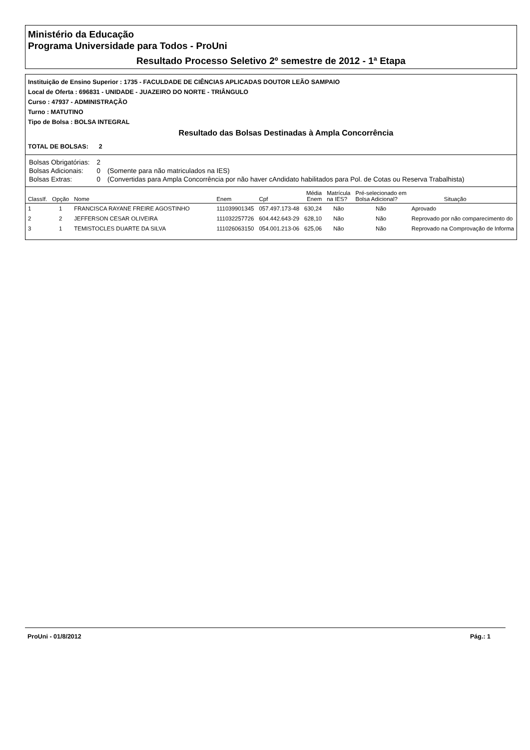Ministério da Educação
Programa Universidade para Todos - ProUni
Resultado Processo Seletivo 2º semestre de 2012 - 1ª Etapa
Instituição de Ensino Superior : 1735 - FACULDADE DE CIÊNCIAS APLICADAS DOUTOR LEÃO SAMPAIO
Local de Oferta : 696831 - UNIDADE - JUAZEIRO DO NORTE - TRIÂNGULO
Curso : 47937 - ADMINISTRAÇÃO
Turno : MATUTINO
Tipo de Bolsa : BOLSA INTEGRAL
Resultado das Bolsas Destinadas à Ampla Concorrência
TOTAL DE BOLSAS: 2
| Bolsas Obrigatórias: | 2 | |
| Bolsas Adicionais: | 0 | (Somente para não matriculados na IES) |
| Bolsas Extras: | 0 | (Convertidas para Ampla Concorrência por não haver cAndidato habilitados para Pol. de Cotas ou Reserva Trabalhista) |
| ClassIf. | Opção | Nome | Enem | Cpf | Média Enem | Matrícula na IES? | Pré-selecionado em Bolsa Adicional? | Situação |
| --- | --- | --- | --- | --- | --- | --- | --- | --- |
| 1 | 1 | FRANCISCA RAYANE FREIRE AGOSTINHO | 111039901345 | 057.497.173-48 | 630,24 | Não | Não | Aprovado |
| 2 | 2 | JEFFERSON CESAR OLIVEIRA | 111032257726 | 604.442.643-29 | 628,10 | Não | Não | Reprovado por não comparecimento do |
| 3 | 1 | TEMISTOCLES DUARTE DA SILVA | 111026063150 | 054.001.213-06 | 625,06 | Não | Não | Reprovado na Comprovação de Informa |
ProUni - 01/8/2012 Pág.: 1